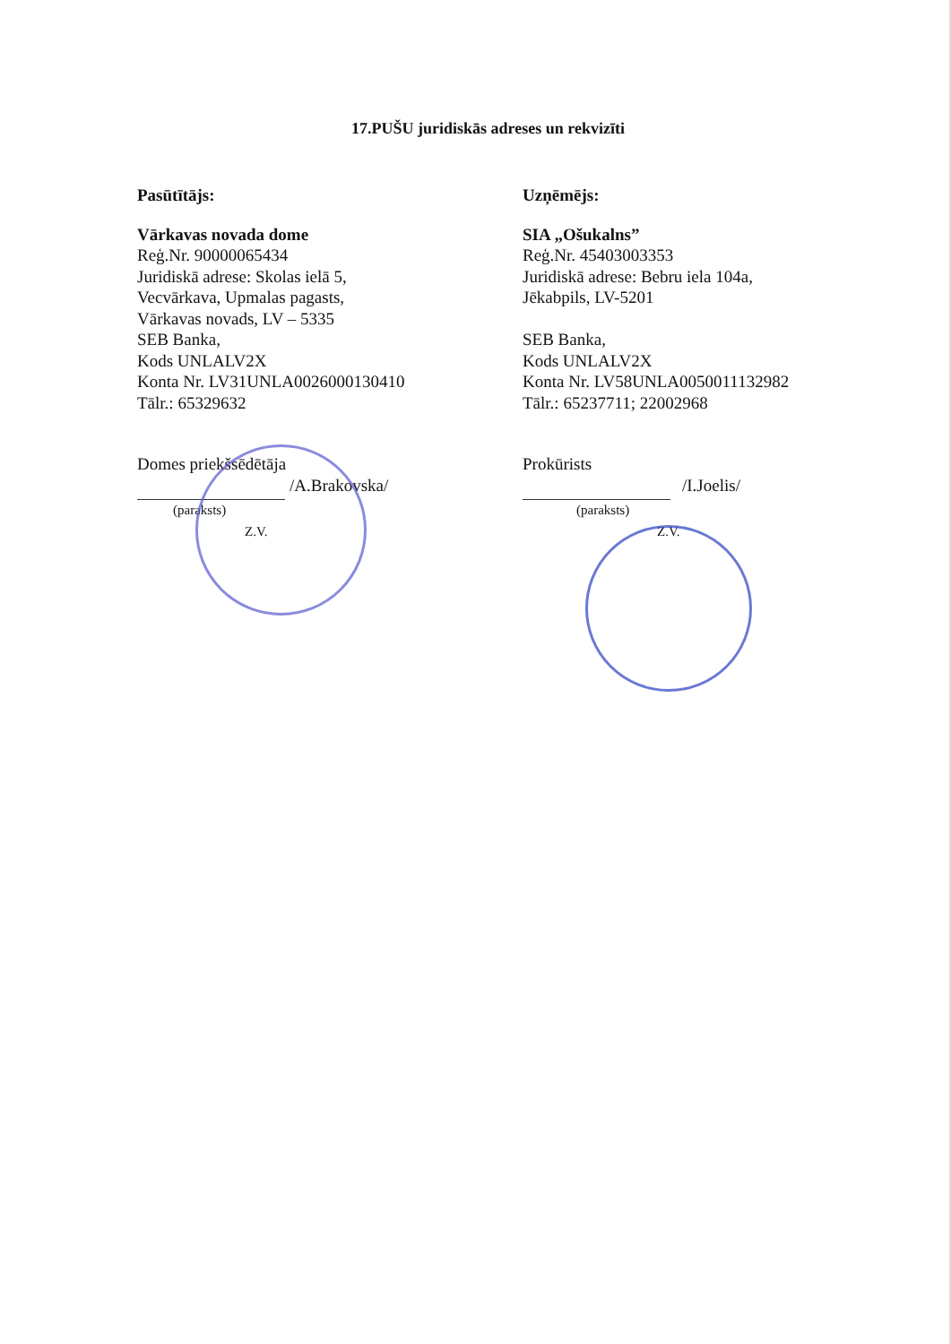17.PUŠU juridiskās adreses un rekvizīti
Pasūtītājs:
Vārkavas novada dome
Reģ.Nr. 90000065434
Juridiskā adrese: Skolas ielā 5,
Vecvārkava, Upmalas pagasts,
Vārkavas novads, LV – 5335
SEB Banka,
Kods UNLALV2X
Konta Nr. LV31UNLA0026000130410
Tālr.: 65329632
Domes priekšsēdētāja
/A.Brakovska/
(paraksts)
Z.V.
Uzņēmējs:
SIA „Ošukalns”
Reģ.Nr. 45403003353
Juridiskā adrese: Bebru iela 104a,
Jēkabpils, LV-5201
SEB Banka,
Kods UNLALV2X
Konta Nr. LV58UNLA0050011132982
Tālr.: 65237711; 22002968
Prokūrists
/I.Joelis/
(paraksts)
Z.V.